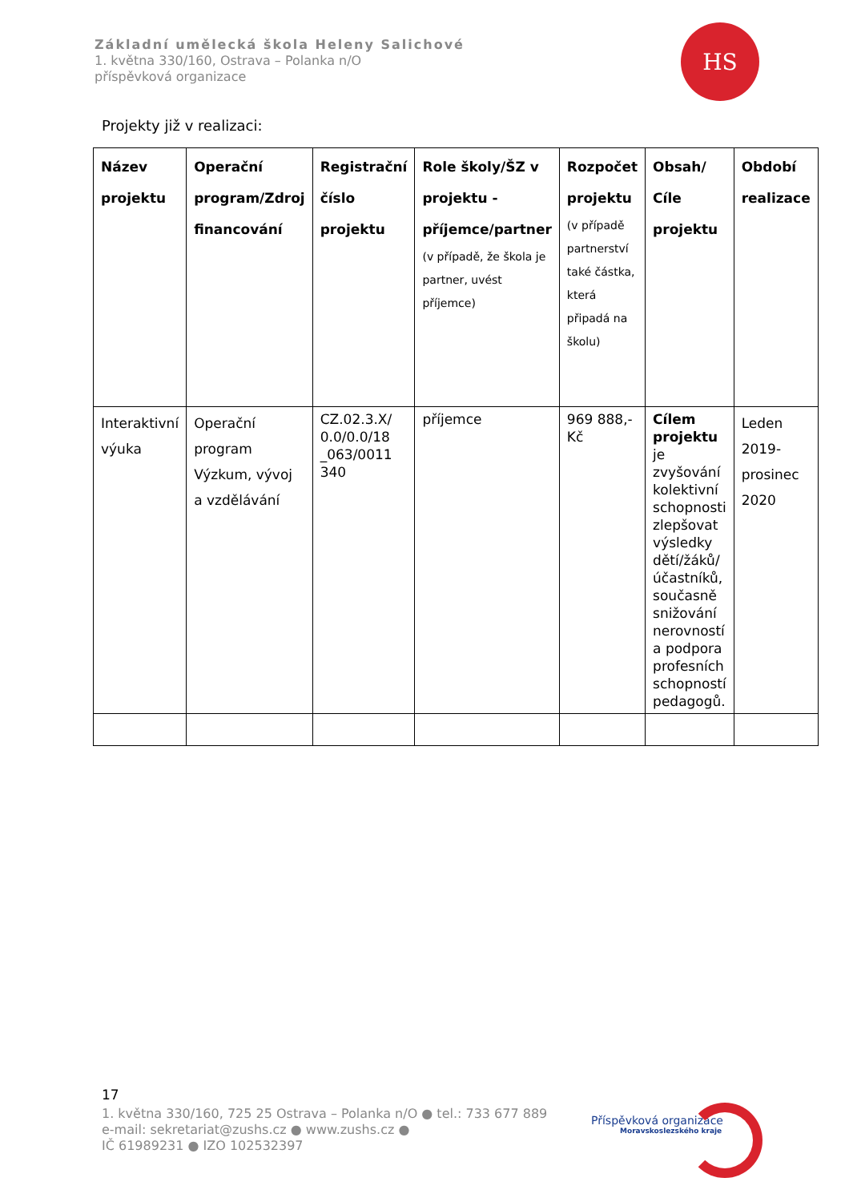Základní umělecká škola Heleny Salichové
1. května 330/160, Ostrava – Polanka n/O
příspěvková organizace
HS
Projekty již v realizaci:
| Název projektu | Operační program/Zdroj financování | Registrační číslo projektu | Role školy/ŠZ v projektu - příjemce/partner (v případě, že škola je partner, uvést příjemce) | Rozpočet projektu (v případě partnerství také částka, která připadá na školu) | Obsah/ Cíle projektu | Období realizace |
| --- | --- | --- | --- | --- | --- | --- |
| Interaktivní výuka | Operační program Výzkum, vývoj a vzdělávání | CZ.02.3.X/ 0.0/0.0/18 _063/0011 340 | příjemce | 969 888,- Kč | Cílem projektu je zvyšování kolektivní schopnosti zlepšovat výsledky dětí/žáků/účastníků, současně snižování nerovností a podpora profesních schopností pedagogů. | Leden 2019- prosinec 2020 |
17
1. května 330/160, 725 25 Ostrava – Polanka n/O ● tel.: 733 677 889
e-mail: sekretariat@zushs.cz ● www.zushs.cz ●
IČ 61989231 ● IZO 102532397
Příspěvková organizace
Moravskoslezského kraje